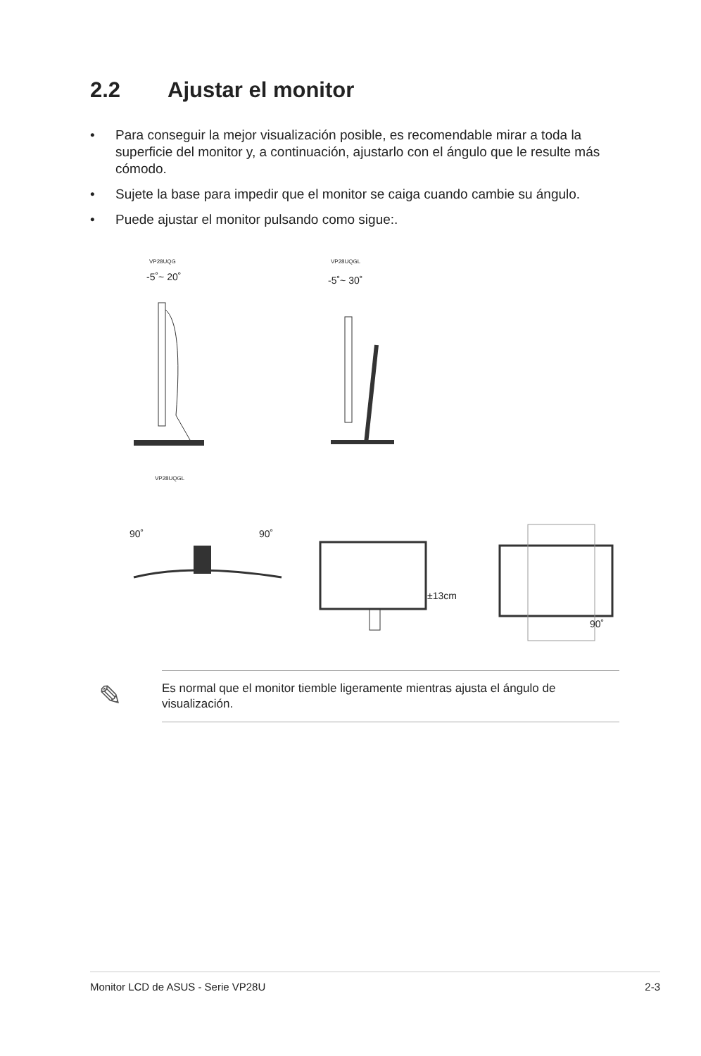2.2 Ajustar el monitor
• Para conseguir la mejor visualización posible, es recomendable mirar a toda la superficie del monitor y, a continuación, ajustarlo con el ángulo que le resulte más cómodo.
• Sujete la base para impedir que el monitor se caiga cuando cambie su ángulo.
• Puede ajustar el monitor pulsando como sigue:.
VP28UQG VP28UQGL
-5˚~ 20˚ -5˚~ 30˚
VP28UQGL
90˚ 90˚
±13cm
90˚
✎
Es normal que el monitor tiemble ligeramente mientras ajusta el ángulo de visualización.
Monitor LCD de ASUS - Serie VP28U 2-3